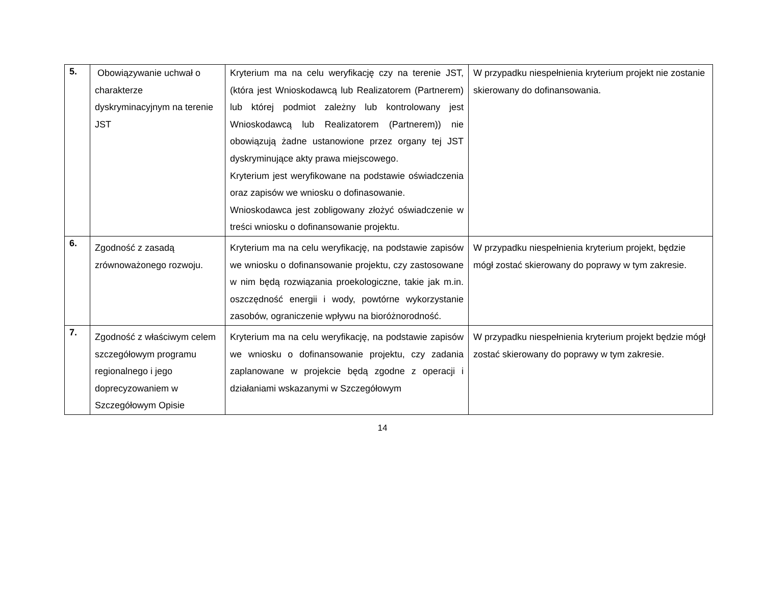| 5. | Obowiązywanie uchwał o charakterze dyskryminacyjnym na terenie JST | Kryterium ma na celu weryfikację czy na terenie JST, (która jest Wnioskodawcą lub Realizatorem (Partnerem) lub której podmiot zależny lub kontrolowany jest Wnioskodawcą lub Realizatorem (Partnerem)) nie obowiązują żadne ustanowione przez organy tej JST dyskryminujące akty prawa miejscowego. Kryterium jest weryfikowane na podstawie oświadczenia oraz zapisów we wniosku o dofinasowanie. Wnioskodawca jest zobligowany złożyć oświadczenie w treści wniosku o dofinansowanie projektu. | W przypadku niespełnienia kryterium projekt nie zostanie skierowany do dofinansowania. |
| 6. | Zgodność z zasadą zrównoważonego rozwoju. | Kryterium ma na celu weryfikację, na podstawie zapisów we wniosku o dofinansowanie projektu, czy zastosowane w nim będą rozwiązania proekologiczne, takie jak m.in. oszczędność energii i wody, powtórne wykorzystanie zasobów, ograniczenie wpływu na bioróżnorodność. | W przypadku niespełnienia kryterium projekt, będzie mógł zostać skierowany do poprawy w tym zakresie. |
| 7. | Zgodność z właściwym celem szczegółowym programu regionalnego i jego doprecyzowaniem w Szczegółowym Opisie | Kryterium ma na celu weryfikację, na podstawie zapisów we wniosku o dofinansowanie projektu, czy zadania zaplanowane w projekcie będą zgodne z operacji i działaniami wskazanymi w Szczegółowym | W przypadku niespełnienia kryterium projekt będzie mógł zostać skierowany do poprawy w tym zakresie. |
14